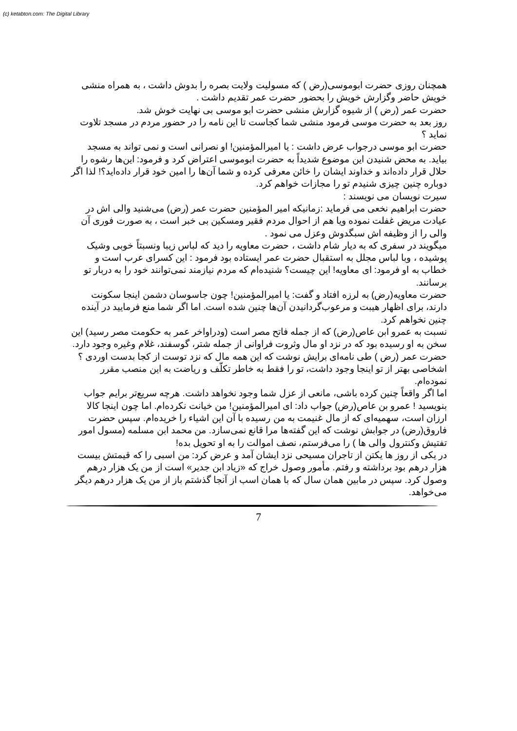(c) ketabton.com: The Digital Library
همچنان روزی حضرت ابوموسی(رض ) که مسولیت ولایت بصره را بدوش داشت ، به همراه منشی خویش حاضر وگزارش خویش را بحضور حضرت عمر تقدیم داشت .
حضرت عمر (رض ) از شیوه گزارش منشی حضرت ابو موسی بی نهایت خوش شد.
روز بعد به حضرت موسی فرمود منشی شما کجاست تا این نامه را در حضور مردم در مسجد تلاوت نماید ؟
حضرت ابو موسی درجواب عرض داشت : یا امیرالمؤمنین! او نصرانی است و نمی تواند به مسجد بیاید. به محض شنیدن این موضوع شدیداً به حضرت ابوموسی اعتراض کرد و فرمود: این‌ها رشوه را حلال قرار داده‌اند و خداوند ایشان را خائن معرفی کرده و شما آن‌ها را امین خود قرار داده‌اید؟! لذا اگر دوباره چنین چیزی شنیدم تو را مجازات خواهم کرد.
سیرت نویسان می نویسند :
حضرت ابراهیم نخعی می فرماید :زمانیکه امیر المؤمنین حضرت عمر (رض) می‌شنید والی اش در عیادت مریض غفلت نموده ویا هم از احوال مردم فقیر ومسکین بی خبر است ، به صورت فوری آن والی را از وظیفه اش سبگدوش وعزل می نمود .
میگویند در سفری که به دیار شام داشت ، حضرت معاویه را دید که لباس زیبا ونسبتاً خوبی وشیک پوشیده ، وبا لباس مجلل به استقبال حضرت عمر ایستاده بود فرمود : این کسرای عرب است و خطاب به او فرمود: ای معاویه! این چیست؟ شنیده‌ام که مردم نیازمند نمی‌توانند خود را به دربار تو برسانند.
حضرت معاویه(رض) به لرزه افتاد و گفت: یا امیرالمؤمنین! چون جاسوسان دشمن اینجا سکونت دارند، برای اظهار هیبت و مرعوب‌گردانیدن آن‌ها چنین شده است. اما اگر شما منع فرمایید در آینده چنین نخواهم کرد.
نسبت به عمرو ابن عاص(رض) که از جمله فاتح مصر است (ودراواخر عمر به حکومت مصر رسید) این سخن به او رسیده بود که در نزد او مال وثروت فراوانی از جمله شتر، گوسفند، غلام وغیره وجود دارد.
حضرت عمر (رض ) طی نامه‌ای برایش نوشت که این همه مال که نزد توست از کجا بدست اوردی ؟ اشخاصی بهتر از تو اینجا وجود داشت، تو را فقط به خاطر تکلّف و ریاضت به این منصب مقرر نموده‌ام.
اما اگر واقعاً چنین کرده باشی، مانعی از عزل شما وجود نخواهد داشت. هرچه سریع‌تر برایم جواب بنویسید ! عمرو بن عاص(رض) جواب داد: ای امیرالمؤمنین! من خیانت نکرده‌ام. اما چون اینجا کالا ارزان است، سهمیه‌ای که از مال غنیمت به من رسیده با آن این اشیاء را خریده‌ام. سپس حضرت فاروق(رض) در جوابش نوشت که این گفته‌ها مرا قانع نمی‌سازد. من محمد ابن مسلمه (مسول امور تفتیش وکنترول والی ها ) را می‌فرستم، نصف اموالت را به او تحویل بده!
در یکی از روز ها یکتن از تاجران مسیحی نزد ایشان آمد و عرض کرد: من اسبی را که قیمتش بیست هزار درهم بود برداشته و رفتم. مأمور وصول خراج که «زیاد ابن جدیر» است از من یک هزار درهم وصول کرد. سپس در مابین همان سال که با همان اسب از آنجا گذشتم باز از من یک هزار درهم دیگر می‌خواهد.
7